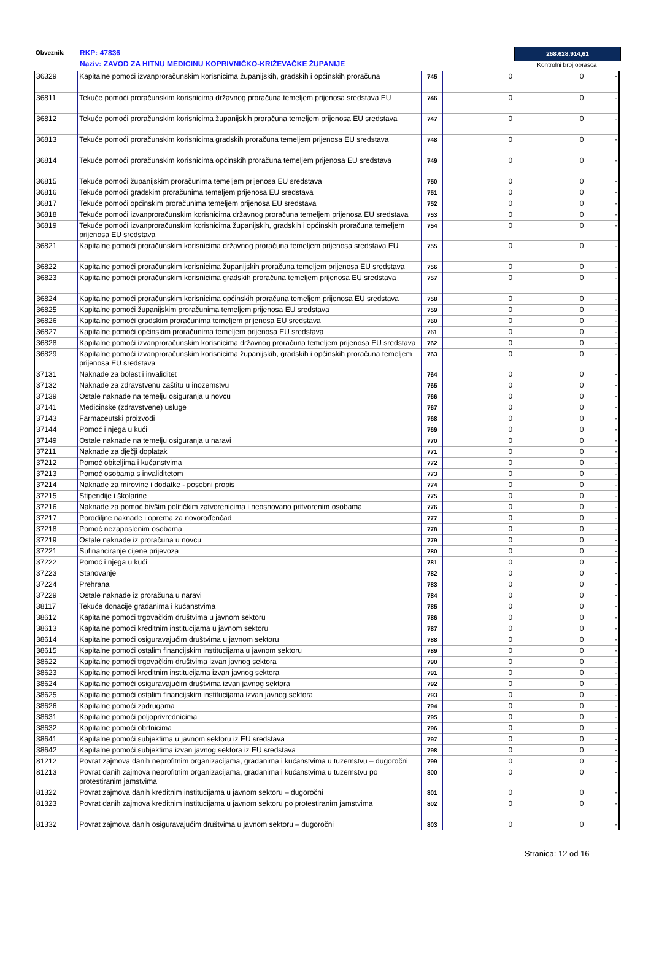Obveznik:
RKP: 47836
Naziv: ZAVOD ZA HITNU MEDICINU KOPRIVNIČKO-KRIŽEVAČKE ŽUPANIJE
268.628.914,61
Kontrolni broj obrasca
| 36329 | Kapitalne pomoći izvanproračunskim korisnicima županijskih, gradskih i općinskih proračuna | 745 | 0 | 0 | - |
| 36811 | Tekuće pomoći proračunskim korisnicima državnog proračuna temeljem prijenosa sredstava EU | 746 | 0 | 0 | - |
| 36812 | Tekuće pomoći proračunskim korisnicima županijskih proračuna temeljem prijenosa EU sredstava | 747 | 0 | 0 | - |
| 36813 | Tekuće pomoći proračunskim korisnicima gradskih proračuna temeljem prijenosa EU sredstava | 748 | 0 | 0 | - |
| 36814 | Tekuće pomoći proračunskim korisnicima općinskih proračuna temeljem prijenosa EU sredstava | 749 | 0 | 0 | - |
| 36815 | Tekuće pomoći županijskim proračunima temeljem prijenosa EU sredstava | 750 | 0 | 0 | - |
| 36816 | Tekuće pomoći gradskim proračunima temeljem prijenosa EU sredstava | 751 | 0 | 0 | - |
| 36817 | Tekuće pomoći općinskim proračunima temeljem prijenosa EU sredstava | 752 | 0 | 0 | - |
| 36818 | Tekuće pomoći izvanproračunskim korisnicima državnog proračuna temeljem prijenosa EU sredstava | 753 | 0 | 0 | - |
| 36819 | Tekuće pomoći izvanproračunskim korisnicima županijskih, gradskih i općinskih proračuna temeljem prijenosa EU sredstava | 754 | 0 | 0 | - |
| 36821 | Kapitalne pomoći proračunskim korisnicima državnog proračuna temeljem prijenosa sredstava EU | 755 | 0 | 0 | - |
| 36822 | Kapitalne pomoći proračunskim korisnicima županijskih proračuna temeljem prijenosa EU sredstava | 756 | 0 | 0 | - |
| 36823 | Kapitalne pomoći proračunskim korisnicima gradskih proračuna temeljem prijenosa EU sredstava | 757 | 0 | 0 | - |
| 36824 | Kapitalne pomoći proračunskim korisnicima općinskih proračuna temeljem prijenosa EU sredstava | 758 | 0 | 0 | - |
| 36825 | Kapitalne pomoći županijskim proračunima temeljem prijenosa EU sredstava | 759 | 0 | 0 | - |
| 36826 | Kapitalne pomoći gradskim proračunima temeljem prijenosa EU sredstava | 760 | 0 | 0 | - |
| 36827 | Kapitalne pomoći općinskim proračunima temeljem prijenosa EU sredstava | 761 | 0 | 0 | - |
| 36828 | Kapitalne pomoći izvanproračunskim korisnicima državnog proračuna temeljem prijenosa EU sredstava | 762 | 0 | 0 | - |
| 36829 | Kapitalne pomoći izvanproračunskim korisnicima županijskih, gradskih i općinskih proračuna temeljem prijenosa EU sredstava | 763 | 0 | 0 | - |
| 37131 | Naknade za bolest i invaliditet | 764 | 0 | 0 | - |
| 37132 | Naknade za zdravstvenu zaštitu u inozemstvu | 765 | 0 | 0 | - |
| 37139 | Ostale naknade na temelju osiguranja u novcu | 766 | 0 | 0 | - |
| 37141 | Medicinske (zdravstvene) usluge | 767 | 0 | 0 | - |
| 37143 | Farmaceutski proizvodi | 768 | 0 | 0 | - |
| 37144 | Pomoć i njega u kući | 769 | 0 | 0 | - |
| 37149 | Ostale naknade na temelju osiguranja u naravi | 770 | 0 | 0 | - |
| 37211 | Naknade za dječji doplatak | 771 | 0 | 0 | - |
| 37212 | Pomoć obiteljima i kućanstvima | 772 | 0 | 0 | - |
| 37213 | Pomoć osobama s invaliditetom | 773 | 0 | 0 | - |
| 37214 | Naknade za mirovine i dodatke - posebni propis | 774 | 0 | 0 | - |
| 37215 | Stipendije i školarine | 775 | 0 | 0 | - |
| 37216 | Naknade za pomoć bivšim političkim zatvorenicima i neosnovano pritvorenim osobama | 776 | 0 | 0 | - |
| 37217 | Porodiljne naknade i oprema za novorođenčad | 777 | 0 | 0 | - |
| 37218 | Pomoć nezaposlenim osobama | 778 | 0 | 0 | - |
| 37219 | Ostale naknade iz proračuna u novcu | 779 | 0 | 0 | - |
| 37221 | Sufinanciranje cijene prijevoza | 780 | 0 | 0 | - |
| 37222 | Pomoć i njega u kući | 781 | 0 | 0 | - |
| 37223 | Stanovanje | 782 | 0 | 0 | - |
| 37224 | Prehrana | 783 | 0 | 0 | - |
| 37229 | Ostale naknade iz proračuna u naravi | 784 | 0 | 0 | - |
| 38117 | Tekuće donacije građanima i kućanstvima | 785 | 0 | 0 | - |
| 38612 | Kapitalne pomoći trgovačkim društvima u javnom sektoru | 786 | 0 | 0 | - |
| 38613 | Kapitalne pomoći kreditnim institucijama u javnom sektoru | 787 | 0 | 0 | - |
| 38614 | Kapitalne pomoći osiguravajućim društvima u javnom sektoru | 788 | 0 | 0 | - |
| 38615 | Kapitalne pomoći ostalim financijskim institucijama u javnom sektoru | 789 | 0 | 0 | - |
| 38622 | Kapitalne pomoći trgovačkim društvima izvan javnog sektora | 790 | 0 | 0 | - |
| 38623 | Kapitalne pomoći kreditnim institucijama izvan javnog sektora | 791 | 0 | 0 | - |
| 38624 | Kapitalne pomoći osiguravajućim društvima izvan javnog sektora | 792 | 0 | 0 | - |
| 38625 | Kapitalne pomoći ostalim financijskim institucijama izvan javnog sektora | 793 | 0 | 0 | - |
| 38626 | Kapitalne pomoći zadrugama | 794 | 0 | 0 | - |
| 38631 | Kapitalne pomoći poljoprivrednicima | 795 | 0 | 0 | - |
| 38632 | Kapitalne pomoći obrtnicima | 796 | 0 | 0 | - |
| 38641 | Kapitalne pomoći subjektima u javnom sektoru iz EU sredstava | 797 | 0 | 0 | - |
| 38642 | Kapitalne pomoći subjektima izvan javnog sektora iz EU sredstava | 798 | 0 | 0 | - |
| 81212 | Povrat zajmova danih neprofitnim organizacijama, građanima i kućanstvima u tuzemstvu – dugoročni | 799 | 0 | 0 | - |
| 81213 | Povrat danih zajmova neprofitnim organizacijama, građanima i kućanstvima u tuzemstvu po protestiranim jamstvima | 800 | 0 | 0 | - |
| 81322 | Povrat zajmova danih kreditnim institucijama u javnom sektoru – dugoročni | 801 | 0 | 0 | - |
| 81323 | Povrat danih zajmova kreditnim institucijama u javnom sektoru po protestiranim jamstvima | 802 | 0 | 0 | - |
| 81332 | Povrat zajmova danih osiguravajućim društvima u javnom sektoru – dugoročni | 803 | 0 | 0 | - |
Stranica: 12 od 16